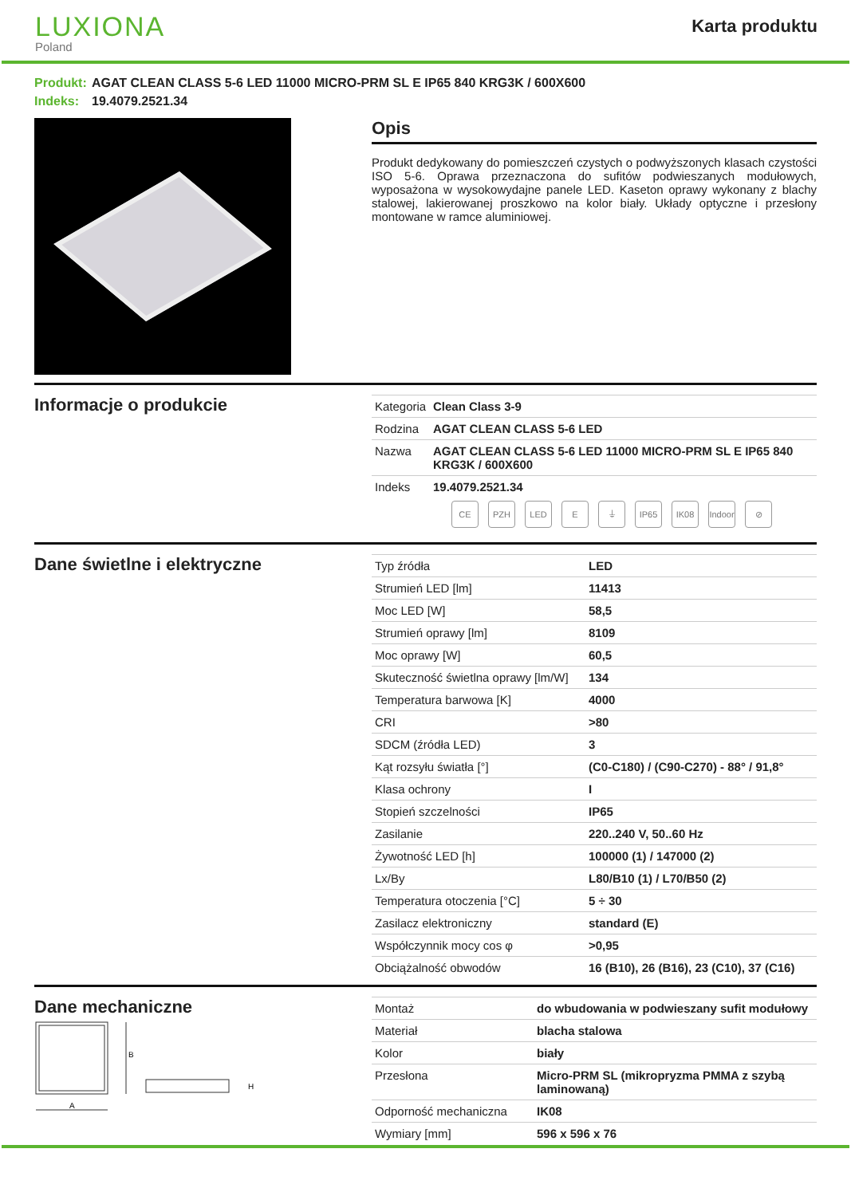LUXIONA
Poland
Karta produktu
Produkt: AGAT CLEAN CLASS 5-6 LED 11000 MICRO-PRM SL E IP65 840 KRG3K / 600X600
Indeks: 19.4079.2521.34
Opis
Produkt dedykowany do pomieszczeń czystych o podwyższonych klasach czystości ISO 5-6. Oprawa przeznaczona do sufitów podwieszanych modułowych, wyposażona w wysokowydajne panele LED. Kaseton oprawy wykonany z blachy stalowej, lakierowanej proszkowo na kolor biały. Układy optyczne i przesłony montowane w ramce aluminiowej.
Informacje o produkcie
| Kategoria | Clean Class 3-9 |
| Rodzina | AGAT CLEAN CLASS 5-6 LED |
| Nazwa | AGAT CLEAN CLASS 5-6 LED 11000 MICRO-PRM SL E IP65 840 KRG3K / 600X600 |
| Indeks | 19.4079.2521.34 |
CE PZH LED E ⏚ IP65 IK08 Indoor
⊘
Dane świetlne i elektryczne
| Typ źródła | LED |
| Strumień LED [lm] | 11413 |
| Moc LED [W] | 58,5 |
| Strumień oprawy [lm] | 8109 |
| Moc oprawy [W] | 60,5 |
| Skuteczność świetlna oprawy [lm/W] | 134 |
| Temperatura barwowa [K] | 4000 |
| CRI | >80 |
| SDCM (źródła LED) | 3 |
| Kąt rozsyłu światła [°] | (C0-C180) / (C90-C270) - 88° / 91,8° |
| Klasa ochrony | I |
| Stopień szczelności | IP65 |
| Zasilanie | 220..240 V, 50..60 Hz |
| Żywotność LED [h] | 100000 (1) / 147000 (2) |
| Lx/By | L80/B10 (1) / L70/B50 (2) |
| Temperatura otoczenia [°C] | 5 ÷ 30 |
| Zasilacz elektroniczny | standard (E) |
| Współczynnik mocy cos φ | >0,95 |
| Obciążalność obwodów | 16 (B10), 26 (B16), 23 (C10), 37 (C16) |
Dane mechaniczne
A
B
H
| Montaż | do wbudowania w podwieszany sufit modułowy |
| Materiał | blacha stalowa |
| Kolor | biały |
| Przesłona | Micro-PRM SL (mikropryzma PMMA z szybą laminowaną) |
| Odporność mechaniczna | IK08 |
| Wymiary [mm] | 596 x 596 x 76 |